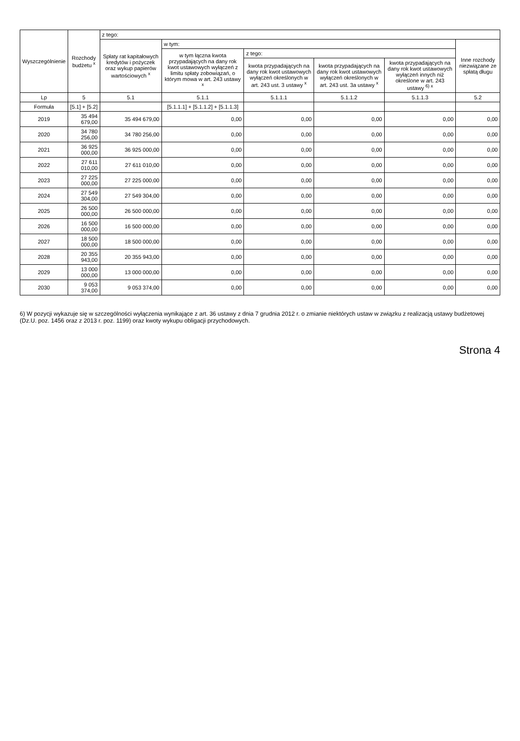| Wyszczególnienie | Rozchody budżetu <sup>x</sup> | z tego: | | | | | |
| --- | --- | --- | --- | --- | --- | --- | --- |
| | | Spłaty rat kapitałowych kredytów i pożyczek oraz wykup papierów wartościowych <sup>x</sup> | w tym: | | | | Inne rozchody niezwiązane ze spłatą długu |
| | | | w tym łączna kwota przypadających na dany rok kwot ustawowych wyłączeń z limitu spłaty zobowiązań, o którym mowa w art. 243 ustawy <sup>x</sup> | z tego: | | | |
| | | | | kwota przypadających na dany rok kwot ustawowych wyłączeń określonych w art. 243 ust. 3 ustawy <sup>x</sup> | kwota przypadających na dany rok kwot ustawowych wyłączeń określonych w art. 243 ust. 3a ustawy <sup>x</sup> | kwota przypadających na dany rok kwot ustawowych wyłączeń innych niż określone w art. 243 ustawy <sup>6) x</sup> | |
| Lp | 5 | 5.1 | 5.1.1 | 5.1.1.1 | 5.1.1.2 | 5.1.1.3 | 5.2 |
| Formuła | [5.1] + [5.2] | | [5.1.1.1] + [5.1.1.2] + [5.1.1.3] | | | | |
| 2019 | 35 494 679,00 | 35 494 679,00 | 0,00 | 0,00 | 0,00 | 0,00 | 0,00 |
| 2020 | 34 780 256,00 | 34 780 256,00 | 0,00 | 0,00 | 0,00 | 0,00 | 0,00 |
| 2021 | 36 925 000,00 | 36 925 000,00 | 0,00 | 0,00 | 0,00 | 0,00 | 0,00 |
| 2022 | 27 611 010,00 | 27 611 010,00 | 0,00 | 0,00 | 0,00 | 0,00 | 0,00 |
| 2023 | 27 225 000,00 | 27 225 000,00 | 0,00 | 0,00 | 0,00 | 0,00 | 0,00 |
| 2024 | 27 549 304,00 | 27 549 304,00 | 0,00 | 0,00 | 0,00 | 0,00 | 0,00 |
| 2025 | 26 500 000,00 | 26 500 000,00 | 0,00 | 0,00 | 0,00 | 0,00 | 0,00 |
| 2026 | 16 500 000,00 | 16 500 000,00 | 0,00 | 0,00 | 0,00 | 0,00 | 0,00 |
| 2027 | 18 500 000,00 | 18 500 000,00 | 0,00 | 0,00 | 0,00 | 0,00 | 0,00 |
| 2028 | 20 355 943,00 | 20 355 943,00 | 0,00 | 0,00 | 0,00 | 0,00 | 0,00 |
| 2029 | 13 000 000,00 | 13 000 000,00 | 0,00 | 0,00 | 0,00 | 0,00 | 0,00 |
| 2030 | 9 053 374,00 | 9 053 374,00 | 0,00 | 0,00 | 0,00 | 0,00 | 0,00 |
6) W pozycji wykazuje się w szczególności wyłączenia wynikające z art. 36 ustawy z dnia 7 grudnia 2012 r. o zmianie niektórych ustaw w związku z realizacją ustawy budżetowej (Dz.U. poz. 1456 oraz z 2013 r. poz. 1199) oraz kwoty wykupu obligacji przychodowych.
Strona 4